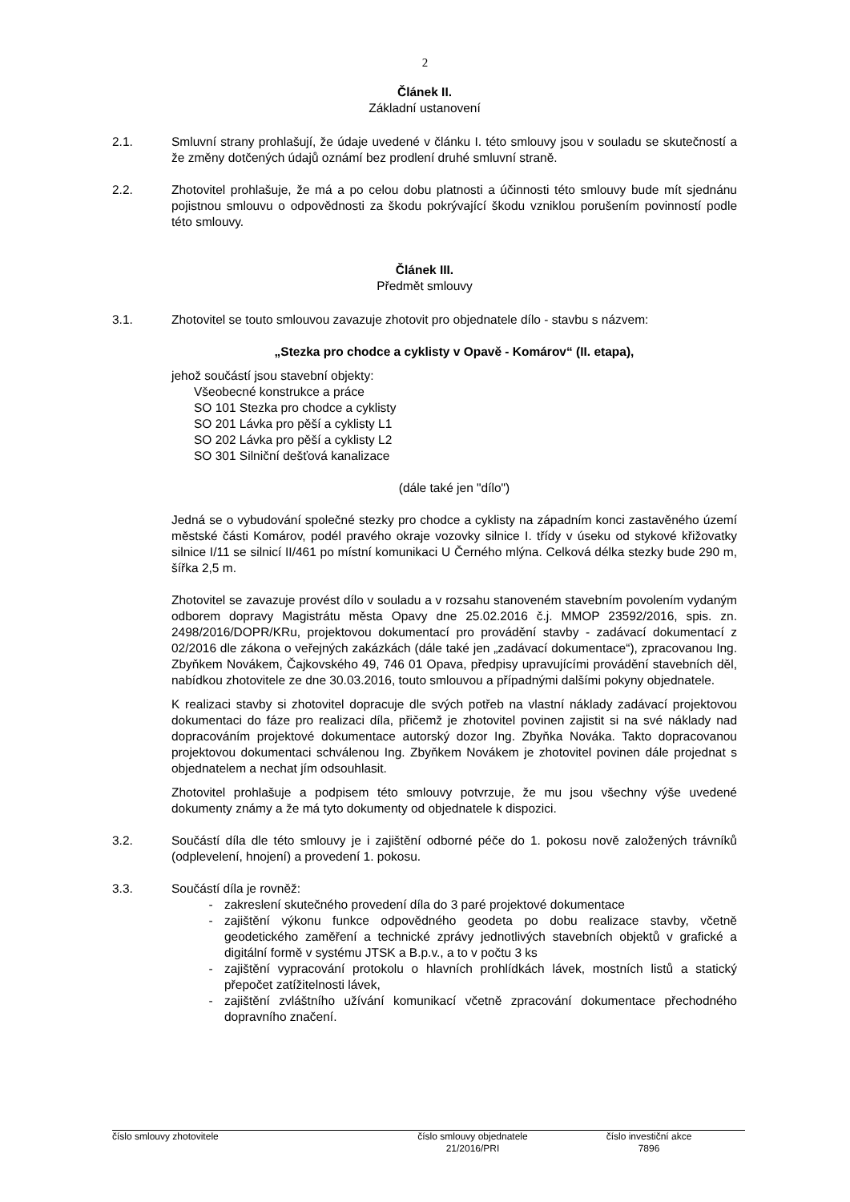2
Článek II.
Základní ustanovení
2.1. Smluvní strany prohlašují, že údaje uvedené v článku I. této smlouvy jsou v souladu se skutečností a že změny dotčených údajů oznámí bez prodlení druhé smluvní straně.
2.2. Zhotovitel prohlašuje, že má a po celou dobu platnosti a účinnosti této smlouvy bude mít sjednánu pojistnou smlouvu o odpovědnosti za škodu pokrývající škodu vzniklou porušením povinností podle této smlouvy.
Článek III.
Předmět smlouvy
3.1. Zhotovitel se touto smlouvou zavazuje zhotovit pro objednatele dílo - stavbu s názvem:
„Stezka pro chodce a cyklisty v Opavě - Komárov“ (II. etapa),
jehož součástí jsou stavební objekty:
Všeobecné konstrukce a práce
SO 101 Stezka pro chodce a cyklisty
SO 201 Lávka pro pěší a cyklisty L1
SO 202 Lávka pro pěší a cyklisty L2
SO 301 Silniční dešťová kanalizace
(dále také jen "dílo")
Jedná se o vybudování společné stezky pro chodce a cyklisty na západním konci zastavěného území městské části Komárov, podél pravého okraje vozovky silnice I. třídy v úseku od stykové křižovatky silnice I/11 se silnicí II/461 po místní komunikaci U Černého mlýna. Celková délka stezky bude 290 m, šířka 2,5 m.
Zhotovitel se zavazuje provést dílo v souladu a v rozsahu stanoveném stavebním povolením vydaným odborem dopravy Magistrátu města Opavy dne 25.02.2016 č.j. MMOP 23592/2016, spis. zn. 2498/2016/DOPR/KRu, projektovou dokumentací pro provádění stavby - zadávací dokumentací z 02/2016 dle zákona o veřejných zakázkách (dále také jen „zadávací dokumentace“), zpracovanou Ing. Zbyňkem Novákem, Čajkovského 49, 746 01 Opava, předpisy upravujícími provádění stavebních děl, nabídkou zhotovitele ze dne 30.03.2016, touto smlouvou a případnými dalšími pokyny objednatele.
K realizaci stavby si zhotovitel dopracuje dle svých potřeb na vlastní náklady zadávací projektovou dokumentaci do fáze pro realizaci díla, přičemž je zhotovitel povinen zajistit si na své náklady nad dopracováním projektové dokumentace autorský dozor Ing. Zbyňka Nováka. Takto dopracovanou projektovou dokumentaci schválenou Ing. Zbyňkem Novákem je zhotovitel povinen dále projednat s objednatelem a nechat jím odsouhlasit.
Zhotovitel prohlašuje a podpisem této smlouvy potvrzuje, že mu jsou všechny výše uvedené dokumenty známy a že má tyto dokumenty od objednatele k dispozici.
3.2. Součástí díla dle této smlouvy je i zajištění odborné péče do 1. pokosu nově založených trávníků (odplevelení, hnojení) a provedení 1. pokosu.
3.3. Součástí díla je rovněž:
- zakreslení skutečného provedení díla do 3 paré projektové dokumentace
- zajištění výkonu funkce odpovědného geodeta po dobu realizace stavby, včetně geodetického zaměření a technické zprávy jednotlivých stavebních objektů v grafické a digitální formě v systému JTSK a B.p.v., a to v počtu 3 ks
- zajištění vypracování protokolu o hlavních prohlídkách lávek, mostních listů a statický přepočet zatížitelnosti lávek,
- zajištění zvláštního užívání komunikací včetně zpracování dokumentace přechodného dopravního značení.
číslo smlouvy zhotovitele číslo smlouvy objednatele
21/2016/PRI
číslo investiční akce
7896